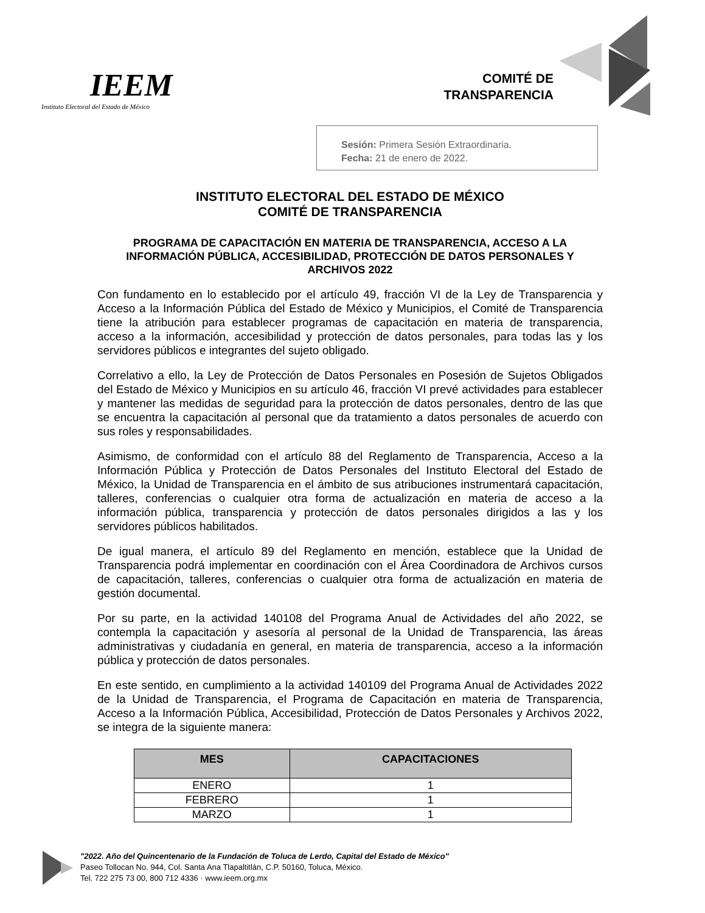IEEM
Instituto Electoral del Estado de México
COMITÉ DE
TRANSPARENCIA
Sesión: Primera Sesión Extraordinaria.
Fecha: 21 de enero de 2022.
INSTITUTO ELECTORAL DEL ESTADO DE MÉXICO
COMITÉ DE TRANSPARENCIA
PROGRAMA DE CAPACITACIÓN EN MATERIA DE TRANSPARENCIA, ACCESO A LA INFORMACIÓN PÚBLICA, ACCESIBILIDAD, PROTECCIÓN DE DATOS PERSONALES Y ARCHIVOS 2022
Con fundamento en lo establecido por el artículo 49, fracción VI de la Ley de Transparencia y Acceso a la Información Pública del Estado de México y Municipios, el Comité de Transparencia tiene la atribución para establecer programas de capacitación en materia de transparencia, acceso a la información, accesibilidad y protección de datos personales, para todas las y los servidores públicos e integrantes del sujeto obligado.
Correlativo a ello, la Ley de Protección de Datos Personales en Posesión de Sujetos Obligados del Estado de México y Municipios en su artículo 46, fracción VI prevé actividades para establecer y mantener las medidas de seguridad para la protección de datos personales, dentro de las que se encuentra la capacitación al personal que da tratamiento a datos personales de acuerdo con sus roles y responsabilidades.
Asimismo, de conformidad con el artículo 88 del Reglamento de Transparencia, Acceso a la Información Pública y Protección de Datos Personales del Instituto Electoral del Estado de México, la Unidad de Transparencia en el ámbito de sus atribuciones instrumentará capacitación, talleres, conferencias o cualquier otra forma de actualización en materia de acceso a la información pública, transparencia y protección de datos personales dirigidos a las y los servidores públicos habilitados.
De igual manera, el artículo 89 del Reglamento en mención, establece que la Unidad de Transparencia podrá implementar en coordinación con el Área Coordinadora de Archivos cursos de capacitación, talleres, conferencias o cualquier otra forma de actualización en materia de gestión documental.
Por su parte, en la actividad 140108 del Programa Anual de Actividades del año 2022, se contempla la capacitación y asesoría al personal de la Unidad de Transparencia, las áreas administrativas y ciudadanía en general, en materia de transparencia, acceso a la información pública y protección de datos personales.
En este sentido, en cumplimiento a la actividad 140109 del Programa Anual de Actividades 2022 de la Unidad de Transparencia, el Programa de Capacitación en materia de Transparencia, Acceso a la Información Pública, Accesibilidad, Protección de Datos Personales y Archivos 2022, se integra de la siguiente manera:
| MES | CAPACITACIONES |
| --- | --- |
| ENERO | 1 |
| FEBRERO | 1 |
| MARZO | 1 |
"2022. Año del Quincentenario de la Fundación de Toluca de Lerdo, Capital del Estado de México"
Paseo Tollocan No. 944, Col. Santa Ana Tlapaltitlán, C.P. 50160, Toluca, México.
Tel. 722 275 73 00, 800 712 4336 · www.ieem.org.mx